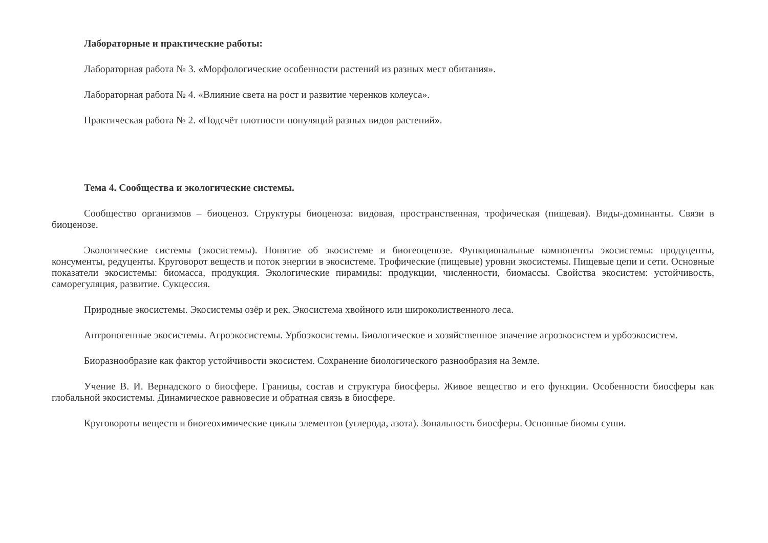Лабораторные и практические работы:
Лабораторная работа № 3. «Морфологические особенности растений из разных мест обитания».
Лабораторная работа № 4. «Влияние света на рост и развитие черенков колеуса».
Практическая работа № 2. «Подсчёт плотности популяций разных видов растений».
Тема 4. Сообщества и экологические системы.
Сообщество организмов – биоценоз. Структуры биоценоза: видовая, пространственная, трофическая (пищевая). Виды-доминанты. Связи в биоценозе.
Экологические системы (экосистемы). Понятие об экосистеме и биогеоценозе. Функциональные компоненты экосистемы: продуценты, консументы, редуценты. Круговорот веществ и поток энергии в экосистеме. Трофические (пищевые) уровни экосистемы. Пищевые цепи и сети. Основные показатели экосистемы: биомасса, продукция. Экологические пирамиды: продукции, численности, биомассы. Свойства экосистем: устойчивость, саморегуляция, развитие. Сукцессия.
Природные экосистемы. Экосистемы озёр и рек. Экосистема хвойного или широколиственного леса.
Антропогенные экосистемы. Агроэкосистемы. Урбоэкосистемы. Биологическое и хозяйственное значение агроэкосистем и урбоэкосистем.
Биоразнообразие как фактор устойчивости экосистем. Сохранение биологического разнообразия на Земле.
Учение В. И. Вернадского о биосфере. Границы, состав и структура биосферы. Живое вещество и его функции. Особенности биосферы как глобальной экосистемы. Динамическое равновесие и обратная связь в биосфере.
Круговороты веществ и биогеохимические циклы элементов (углерода, азота). Зональность биосферы. Основные биомы суши.